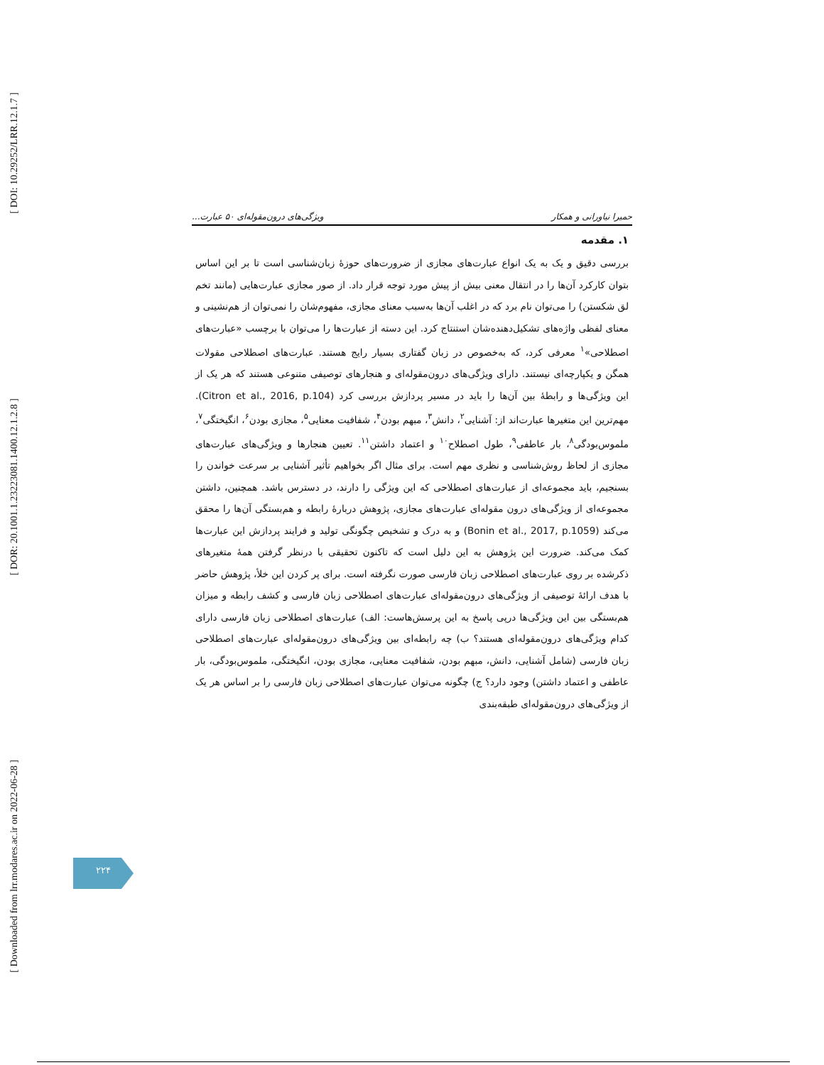[ DOI: 10.29252/LRR.12.1.7 ]
[ DOR: 20.1001.1.23223081.1400.12.1.2.8 ]
[ Downloaded from lrr.modares.ac.ir on 2022-06-28 ]
حمیرا نیاورانی و همکار ویژگی‌های درون‌مقوله‌ای ۵۰ عبارت...
۱. مقدمه
بررسی دقیق و یک به یک انواع عبارت‌های مجازی از ضرورت‌های حوزهٔ زبان‌شناسی است تا بر این اساس بتوان کارکرد آن‌ها را در انتقال معنی بیش از پیش مورد توجه قرار داد. از صور مجازی عبارت‌هایی (مانند تخم لق شکستن) را می‌توان نام برد که در اغلب آن‌ها به‌سبب معنای مجازی، مفهوم‌شان را نمی‌توان از هم‌نشینی و معنای لفظی واژه‌های تشکیل‌دهنده‌شان استنتاج کرد. این دسته از عبارت‌ها را می‌توان با برچسب «عبارت‌های اصطلاحی»<sup>۱</sup> معرفی کرد، که به‌خصوص در زبان گفتاری بسیار رایج هستند. عبارت‌های اصطلاحی مقولات همگن و یکپارچه‌ای نیستند. دارای ویژگی‌های درون‌مقوله‌ای و هنجارهای توصیفی متنوعی هستند که هر یک از این ویژگی‌ها و رابطهٔ بین آن‌ها را باید در مسیر پردازش بررسی کرد (Citron et al., 2016, p.104). مهم‌ترین این متغیرها عبارت‌اند از: آشنایی<sup>۲</sup>، دانش<sup>۳</sup>، مبهم بودن<sup>۴</sup>، شفافیت معنایی<sup>۵</sup>، مجازی بودن<sup>۶</sup>، انگیختگی<sup>۷</sup>، ملموس‌بودگی<sup>۸</sup>، بار عاطفی<sup>۹</sup>، طول اصطلاح<sup>۱۰</sup> و اعتماد داشتن<sup>۱۱</sup>. تعیین هنجارها و ویژگی‌های عبارت‌های مجازی از لحاظ روش‌شناسی و نظری مهم است. برای مثال اگر بخواهیم تأثیر آشنایی بر سرعت خواندن را بسنجیم، باید مجموعه‌ای از عبارت‌های اصطلاحی که این ویژگی را دارند، در دسترس باشد. همچنین، داشتن مجموعه‌ای از ویژگی‌های درون مقوله‌ای عبارت‌های مجازی، پژوهش دربارهٔ رابطه و هم‌بستگی آن‌ها را محقق می‌کند (Bonin et al., 2017, p.1059) و به درک و تشخیص چگونگی تولید و فرایند پردازش این عبارت‌ها کمک می‌کند. ضرورت این پژوهش به این دلیل است که تاکنون تحقیقی با درنظر گرفتن همهٔ متغیرهای ذکرشده بر روی عبارت‌های اصطلاحی زبان فارسی صورت نگرفته است. برای پر کردن این خلأ، پژوهش حاضر با هدف ارائهٔ توصیفی از ویژگی‌های درون‌مقوله‌ای عبارت‌های اصطلاحی زبان فارسی و کشف رابطه و میزان هم‌بستگی بین این ویژگی‌ها درپی پاسخ به این پرسش‌هاست: الف) عبارت‌های اصطلاحی زبان فارسی دارای کدام ویژگی‌های درون‌مقوله‌ای هستند؟ ب) چه رابطه‌ای بین ویژگی‌های درون‌مقوله‌ای عبارت‌های اصطلاحی زبان فارسی (شامل آشنایی، دانش، مبهم بودن، شفافیت معنایی، مجازی بودن، انگیختگی، ملموس‌بودگی، بار عاطفی و اعتماد داشتن) وجود دارد؟ ج) چگونه می‌توان عبارت‌های اصطلاحی زبان فارسی را بر اساس هر یک از ویژگی‌های درون‌مقوله‌ای طبقه‌بندی
۲۲۴